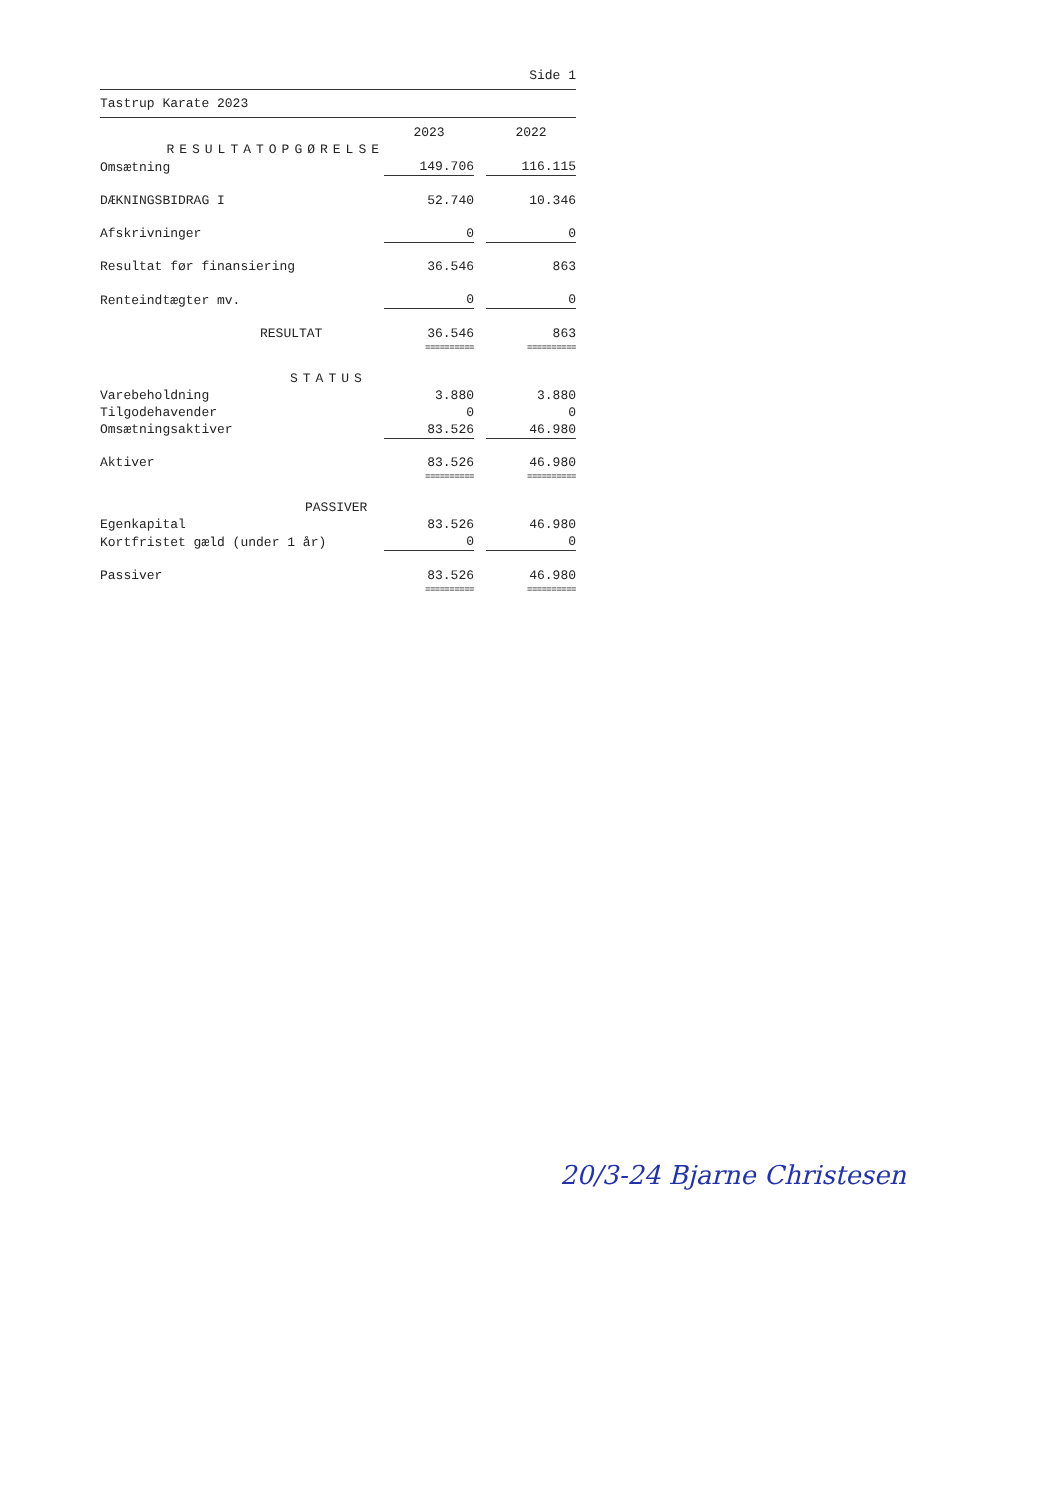Side 1
Tastrup Karate 2023
| | 2023 | | 2022 |
| RESULTATOPGØRELSE | | | |
| Omsætning | 149.706 | | 116.115 |
| DÆKNINGSBIDRAG I | 52.740 | | 10.346 |
| Afskrivninger | 0 | | 0 |
| Resultat før finansiering | 36.546 | | 863 |
| Renteindtægter mv. | 0 | | 0 |
| RESULTAT | 36.546 | | 863 |
| | ========== | | ========== |
| STATUS | | | |
| Varebeholdning | 3.880 | | 3.880 |
| Tilgodehavender | 0 | | 0 |
| Omsætningsaktiver | 83.526 | | 46.980 |
| Aktiver | 83.526 | | 46.980 |
| | ========== | | ========== |
| PASSIVER | | | |
| Egenkapital | 83.526 | | 46.980 |
| Kortfristet gæld (under 1 år) | 0 | | 0 |
| Passiver | 83.526 | | 46.980 |
| | ========== | | ========== |
20/3-24 Bjarne Christesen